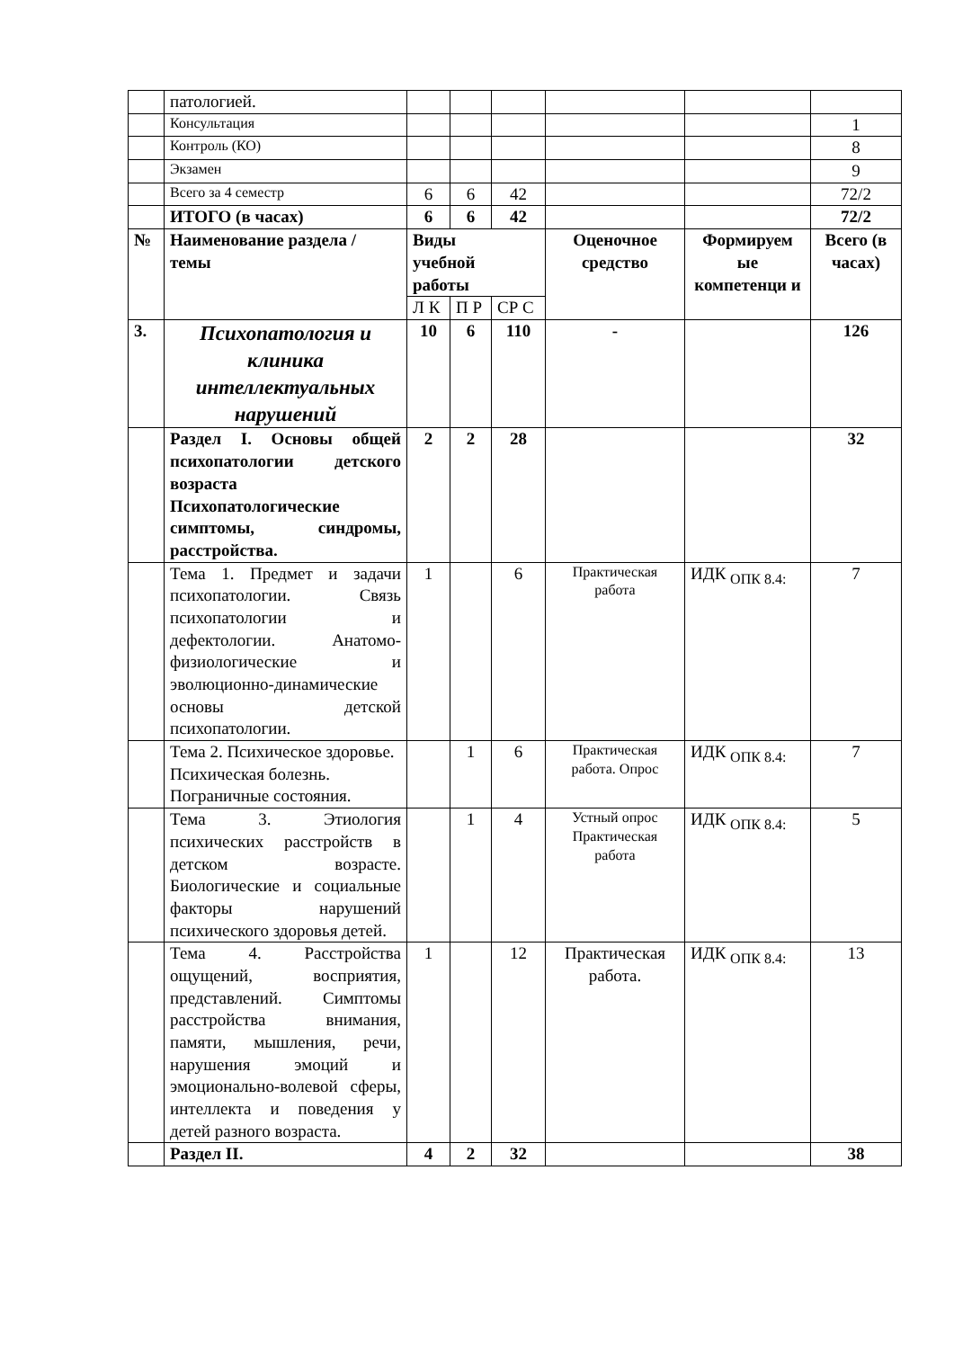| | патологией. | | | | | | |
| | Консультация | | | | | | 1 |
| | Контроль (КО) | | | | | | 8 |
| | Экзамен | | | | | | 9 |
| | Всего за 4 семестр | 6 | 6 | 42 | | | 72/2 |
| | ИТОГО (в часах) | 6 | 6 | 42 | | | 72/2 |
| № | Наименование раздела / темы | Виды учебной работы | | | Оценочное средство | Формируем ые компетенци и | Всего (в часах) |
| | | Л К | П Р | СР С | | | |
| 3. | Психопатология и клиника интеллектуальных нарушений | 10 | 6 | 110 | - | | 126 |
| | Раздел I. Основы общей психопатологии детского возраста Психопатологические симптомы, синдромы, расстройства. | 2 | 2 | 28 | | | 32 |
| | Тема 1. Предмет и задачи психопатологии. Связь психопатологии и дефектологии. Анатомо-физиологические и эволюционно-динамические основы детской психопатологии. | 1 | | 6 | Практическая работа | ИДК <sub>ОПК 8.4:</sub> | 7 |
| | Тема 2. Психическое здоровье. Психическая болезнь. Пограничные состояния. | | 1 | 6 | Практическая работа. Опрос | ИДК <sub>ОПК 8.4:</sub> | 7 |
| | Тема 3. Этиология психических расстройств в детском возрасте. Биологические и социальные факторы нарушений психического здоровья детей. | | 1 | 4 | Устный опрос Практическая работа | ИДК <sub>ОПК 8.4:</sub> | 5 |
| | Тема 4. Расстройства ощущений, восприятия, представлений. Симптомы расстройства внимания, памяти, мышления, речи, нарушения эмоций и эмоционально-волевой сферы, интеллекта и поведения у детей разного возраста. | 1 | | 12 | Практическая работа. | ИДК <sub>ОПК 8.4:</sub> | 13 |
| | Раздел II. | 4 | 2 | 32 | | | 38 |